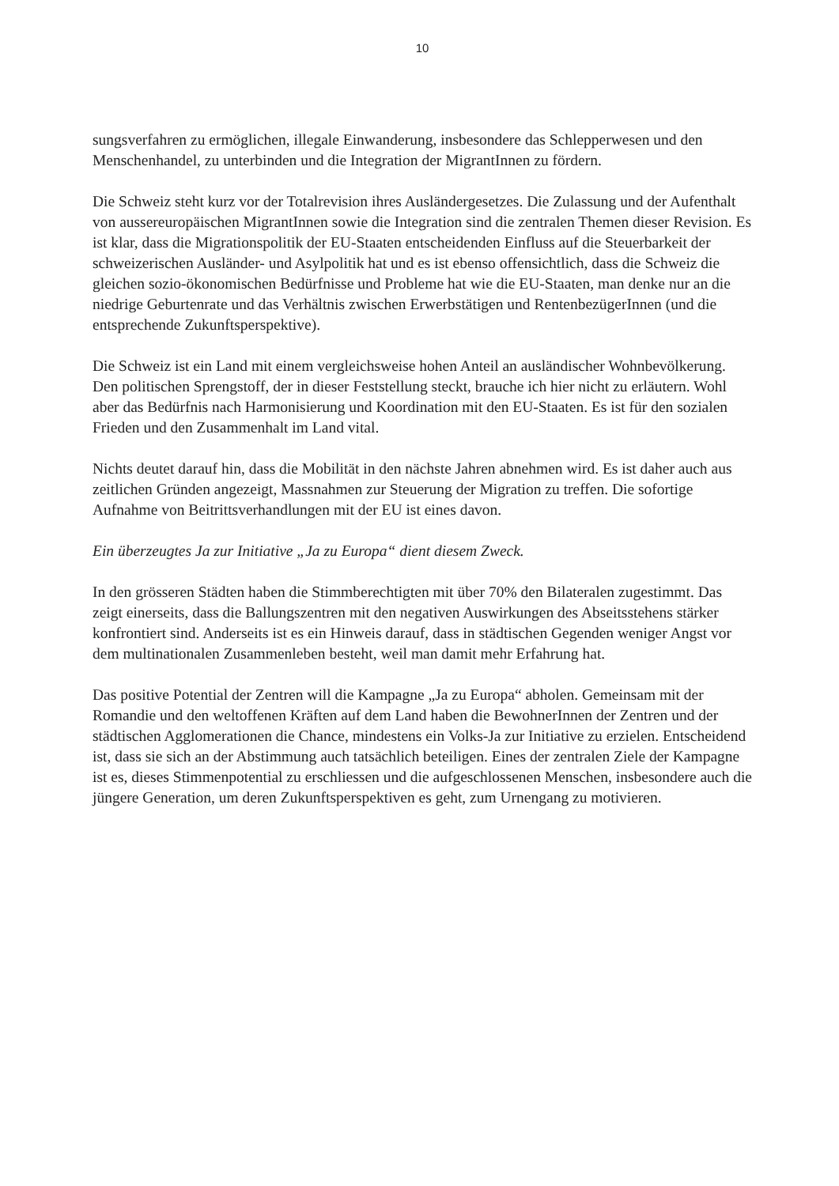10
sungsverfahren zu ermöglichen, illegale Einwanderung, insbesondere das Schlepperwesen und den Menschenhandel, zu unterbinden und die Integration der MigrantInnen zu fördern.
Die Schweiz steht kurz vor der Totalrevision ihres Ausländergesetzes. Die Zulassung und der Aufenthalt von aussereuropäischen MigrantInnen sowie die Integration sind die zentralen Themen dieser Revision. Es ist klar, dass die Migrationspolitik der EU-Staaten entscheidenden Einfluss auf die Steuerbarkeit der schweizerischen Ausländer- und Asylpolitik hat und es ist ebenso offensichtlich, dass die Schweiz die gleichen sozio-ökonomischen Bedürfnisse und Probleme hat wie die EU-Staaten, man denke nur an die niedrige Geburtenrate und das Verhältnis zwischen Erwerbstätigen und RentenbezügerInnen (und die entsprechende Zukunftsperspektive).
Die Schweiz ist ein Land mit einem vergleichsweise hohen Anteil an ausländischer Wohnbevölkerung. Den politischen Sprengstoff, der in dieser Feststellung steckt, brauche ich hier nicht zu erläutern. Wohl aber das Bedürfnis nach Harmonisierung und Koordination mit den EU-Staaten. Es ist für den sozialen Frieden und den Zusammenhalt im Land vital.
Nichts deutet darauf hin, dass die Mobilität in den nächste Jahren abnehmen wird. Es ist daher auch aus zeitlichen Gründen angezeigt, Massnahmen zur Steuerung der Migration zu treffen. Die sofortige Aufnahme von Beitrittsverhandlungen mit der EU ist eines davon.
Ein überzeugtes Ja zur Initiative „Ja zu Europa“ dient diesem Zweck.
In den grösseren Städten haben die Stimmberechtigten mit über 70% den Bilateralen zugestimmt. Das zeigt einerseits, dass die Ballungszentren mit den negativen Auswirkungen des Abseitsstehens stärker konfrontiert sind. Anderseits ist es ein Hinweis darauf, dass in städtischen Gegenden weniger Angst vor dem multinationalen Zusammenleben besteht, weil man damit mehr Erfahrung hat.
Das positive Potential der Zentren will die Kampagne „Ja zu Europa“ abholen. Gemeinsam mit der Romandie und den weltoffenen Kräften auf dem Land haben die BewohnerInnen der Zentren und der städtischen Agglomerationen die Chance, mindestens ein Volks-Ja zur Initiative zu erzielen. Entscheidend ist, dass sie sich an der Abstimmung auch tatsächlich beteiligen. Eines der zentralen Ziele der Kampagne ist es, dieses Stimmenpotential zu erschliessen und die aufgeschlossenen Menschen, insbesondere auch die jüngere Generation, um deren Zukunftsperspektiven es geht, zum Urnengang zu motivieren.